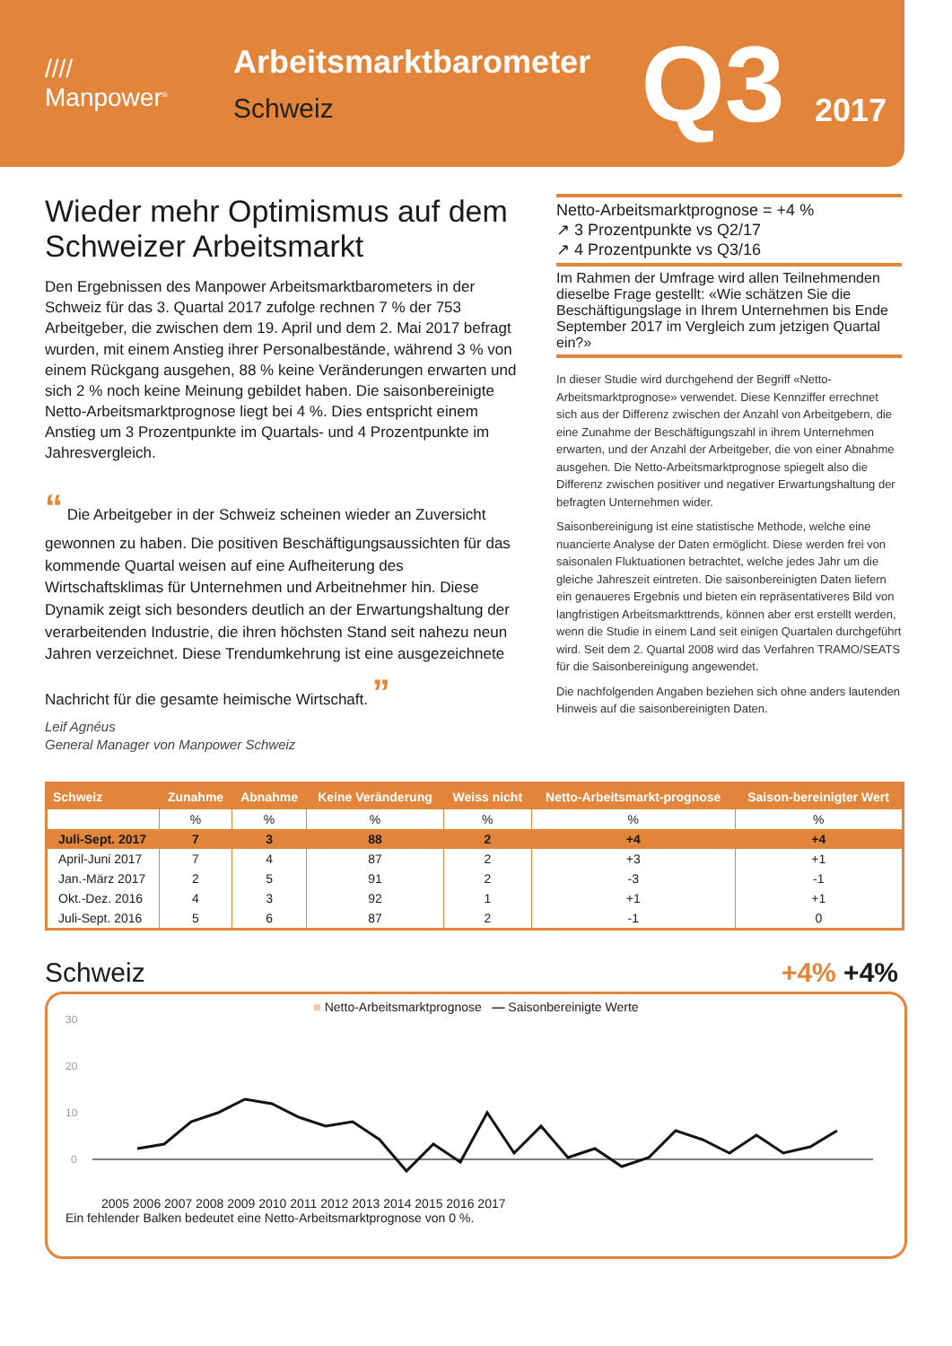////
Manpower<sup>®</sup>
Arbeitsmarktbarometer
Schweiz
Q3 2017
Wieder mehr Optimismus auf dem Schweizer Arbeitsmarkt
Den Ergebnissen des Manpower Arbeitsmarktbarometers in der Schweiz für das 3. Quartal 2017 zufolge rechnen 7 % der 753 Arbeitgeber, die zwischen dem 19. April und dem 2. Mai 2017 befragt wurden, mit einem Anstieg ihrer Personalbestände, während 3 % von einem Rückgang ausgehen, 88 % keine Veränderungen erwarten und sich 2 % noch keine Meinung gebildet haben. Die saison­bereinigte Netto-Arbeitsmarktprognose liegt bei 4 %. Dies entspricht einem Anstieg um 3 Prozentpunkte im Quartals- und 4 Prozentpunkte im Jahresvergleich.
“ Die Arbeitgeber in der Schweiz scheinen wieder an Zuversicht gewonnen zu haben. Die positiven Beschäftigungsaussichten für das kommende Quartal weisen auf eine Aufheiterung des Wirtschaftsklimas für Unternehmen und Arbeitnehmer hin. Diese Dynamik zeigt sich besonders deutlich an der Erwartungshaltung der verarbeitenden Industrie, die ihren höchsten Stand seit nahezu neun Jahren verzeichnet. Diese Trendumkehrung ist eine ausgezeichnete Nachricht für die gesamte heimische Wirtschaft. ”
Leif Agnéus
General Manager von Manpower Schweiz
Netto-Arbeitsmarktprognose = +4 %
↗ 3 Prozentpunkte vs Q2/17
↗ 4 Prozentpunkte vs Q3/16
Im Rahmen der Umfrage wird allen Teilneh­menden dieselbe Frage gestellt: «Wie schätzen Sie die Beschäftigungslage in Ihrem Unterneh­men bis Ende September 2017 im Vergleich zum jetzigen Quartal ein?»
In dieser Studie wird durchgehend der Begriff «Netto-Arbeitsmarktprognose» verwendet. Diese Kennziffer errechnet sich aus der Differenz zwischen der Anzahl von Arbeitgebern, die eine Zunahme der Beschäftigungszahl in ihrem Unternehmen erwarten, und der Anzahl der Arbeit­geber, die von einer Abnahme ausgehen. Die Netto-Arbeits­marktprognose spiegelt also die Differenz zwischen positiver und negativer Erwartungshaltung der befragten Unterneh­men wider.
Saisonbereinigung ist eine statistische Methode, welche eine nuancierte Analyse der Daten ermöglicht. Diese werden frei von saisonalen Fluktuationen betrachtet, welche jedes Jahr um die gleiche Jahreszeit eintreten. Die saisonbereinigten Daten liefern ein genaueres Ergebnis und bieten ein repräsentativeres Bild von langfristigen Arbeitsmarkttrends, können aber erst erstellt werden, wenn die Studie in einem Land seit einigen Quartalen durchgeführt wird. Seit dem 2. Quartal 2008 wird das Verfahren TRAMO/SEATS für die Saisonbereinigung angewendet.
Die nachfolgenden Angaben beziehen sich ohne anders lautenden Hinweis auf die saisonbereinigten Daten.
| Schweiz | Zunahme | Abnahme | Keine Veränderung | Weiss nicht | Netto-Arbeitsmarkt-prognose | Saison-bereinigter Wert |
| --- | --- | --- | --- | --- | --- | --- |
| | % | % | % | % | % | % |
| Juli-Sept. 2017 | 7 | 3 | 88 | 2 | +4 | +4 |
| April-Juni 2017 | 7 | 4 | 87 | 2 | +3 | +1 |
| Jan.-März 2017 | 2 | 5 | 91 | 2 | -3 | -1 |
| Okt.-Dez. 2016 | 4 | 3 | 92 | 1 | +1 | +1 |
| Juli-Sept. 2016 | 5 | 6 | 87 | 2 | -1 | 0 |
Schweiz +4% +4%
■ Netto-Arbeitsmarktprognose — Saisonbereinigte Werte
30
20
10
0
2005 2006 2007 2008 2009 2010 2011 2012 2013 2014 2015 2016 2017
Ein fehlender Balken bedeutet eine Netto-Arbeitsmarktprognose von 0 %.